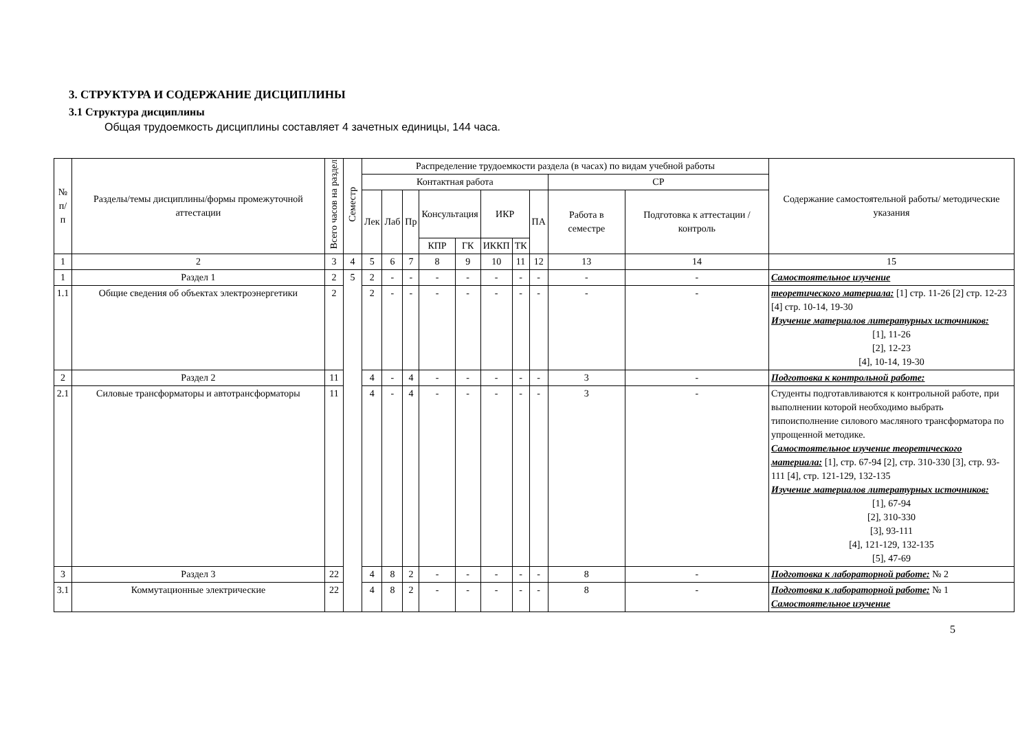3. СТРУКТУРА И СОДЕРЖАНИЕ ДИСЦИПЛИНЫ
3.1 Структура дисциплины
Общая трудоемкость дисциплины составляет 4 зачетных единицы, 144 часа.
| № п/п | Разделы/темы дисциплины/формы промежуточной аттестации | Всего часов на раздел | Семестр | Распределение трудоемкости раздела (в часах) по видам учебной работы | | | | | | | | | | Содержание самостоятельной работы/ методические указания |
| --- | --- | --- | --- | --- | --- | --- | --- | --- | --- | --- | --- | --- | --- | --- |
| | | | | Контактная работа | | | | | | | | СР | | |
| | | | | Лек | Лаб | Пр | Консультация | | ИКР | | ПА | Работа в семестре | Подготовка к аттестации /контроль | |
| | | | | | | | КПР | ГК | ИККП | ТК | | | | |
| 1 | 2 | 3 | 4 | 5 | 6 | 7 | 8 | 9 | 10 | 11 | 12 | 13 | 14 | 15 |
| 1 | Раздел 1 | 2 | 5 | 2 | - | - | - | - | - | - | - | - | - | Самостоятельное изучение |
| 1.1 | Общие сведения об объектах электроэнергетики | 2 | | 2 | - | - | - | - | - | - | - | - | - | теоретического материала: [1] стр. 11-26 [2] стр. 12-23 [4] стр. 10-14, 19-30 Изучение материалов литературных источников: [1], 11-26 [2], 12-23 [4], 10-14, 19-30 |
| 2 | Раздел 2 | 11 | | 4 | - | 4 | - | - | - | - | - | 3 | - | Подготовка к контрольной работе: |
| 2.1 | Силовые трансформаторы и автотрансформаторы | 11 | | 4 | - | 4 | - | - | - | - | - | 3 | - | Студенты подготавливаются к контрольной работе, при выполнении которой необходимо выбрать типоисполнение силового масляного трансформатора по упрощенной методике. Самостоятельное изучение теоретического материала: [1], стр. 67-94 [2], стр. 310-330 [3], стр. 93-111 [4], стр. 121-129, 132-135 Изучение материалов литературных источников: [1], 67-94 [2], 310-330 [3], 93-111 [4], 121-129, 132-135 [5], 47-69 |
| 3 | Раздел 3 | 22 | | 4 | 8 | 2 | - | - | - | - | - | 8 | - | Подготовка к лабораторной работе: № 2 |
| 3.1 | Коммутационные электрические | 22 | | 4 | 8 | 2 | - | - | - | - | - | 8 | - | Подготовка к лабораторной работе: № 1 Самостоятельное изучение |
5